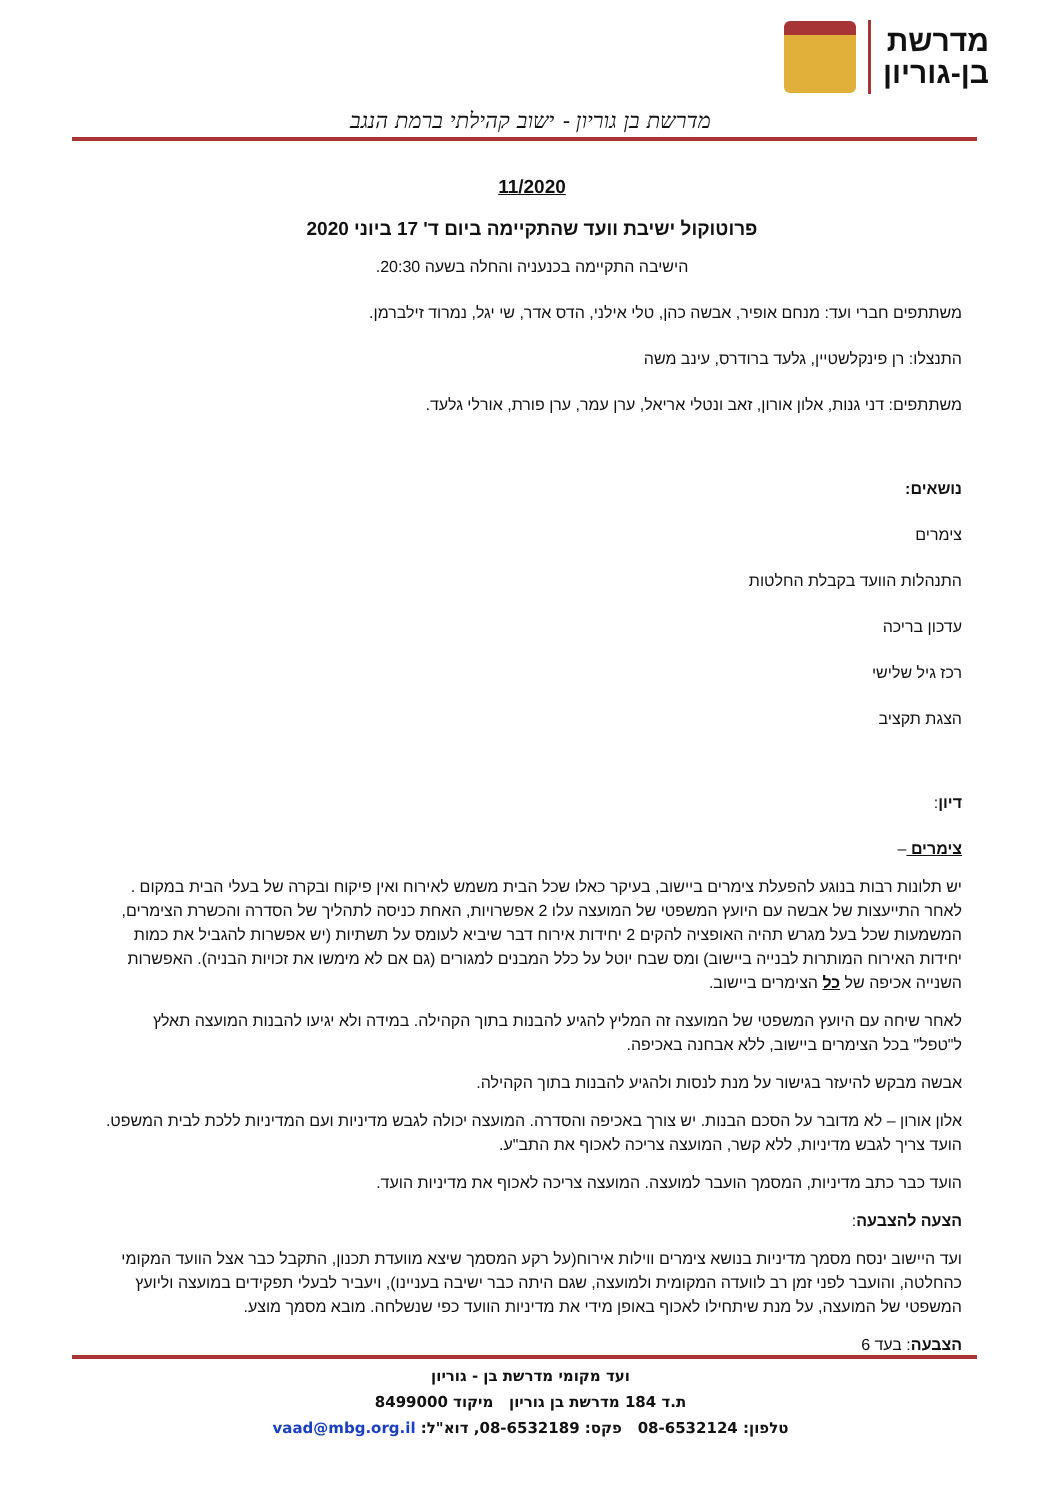מדרשת
בן-גוריון
מדרשת בן גוריון - ישוב קהילתי ברמת הנגב
11/2020
פרוטוקול ישיבת וועד שהתקיימה ביום ד' 17 ביוני 2020
הישיבה התקיימה בכנעניה והחלה בשעה 20:30.
משתתפים חברי ועד: מנחם אופיר, אבשה כהן, טלי אילני, הדס אדר, שי יגל, נמרוד זילברמן.
התנצלו: רן פינקלשטיין, גלעד ברודרס, עינב משה
משתתפים: דני גנות, אלון אורון, זאב ונטלי אריאל, ערן עמר, ערן פורת, אורלי גלעד.
נושאים:
צימרים
התנהלות הוועד בקבלת החלטות
עדכון בריכה
רכז גיל שלישי
הצגת תקציב
דיון:
צימרים –
יש תלונות רבות בנוגע להפעלת צימרים ביישוב, בעיקר כאלו שכל הבית משמש לאירוח ואין פיקוח ובקרה של בעלי הבית במקום . לאחר התייעצות של אבשה עם היועץ המשפטי של המועצה עלו 2 אפשרויות, האחת כניסה לתהליך של הסדרה והכשרת הצימרים, המשמעות שכל בעל מגרש תהיה האופציה להקים 2 יחידות אירוח דבר שיביא לעומס על תשתיות (יש אפשרות להגביל את כמות יחידות האירוח המותרות לבנייה ביישוב) ומס שבח יוטל על כלל המבנים למגורים (גם אם לא מימשו את זכויות הבניה). האפשרות השנייה אכיפה של כל הצימרים ביישוב.
לאחר שיחה עם היועץ המשפטי של המועצה זה המליץ להגיע להבנות בתוך הקהילה. במידה ולא יגיעו להבנות המועצה תאלץ ל"טפל" בכל הצימרים ביישוב, ללא אבחנה באכיפה.
אבשה מבקש להיעזר בגישור על מנת לנסות ולהגיע להבנות בתוך הקהילה.
אלון אורון – לא מדובר על הסכם הבנות. יש צורך באכיפה והסדרה. המועצה יכולה לגבש מדיניות ועם המדיניות ללכת לבית המשפט. הועד צריך לגבש מדיניות, ללא קשר, המועצה צריכה לאכוף את התב"ע.
הועד כבר כתב מדיניות, המסמך הועבר למועצה. המועצה צריכה לאכוף את מדיניות הועד.
הצעה להצבעה:
ועד היישוב ינסח מסמך מדיניות בנושא צימרים ווילות אירוח(על רקע המסמך שיצא מוועדת תכנון, התקבל כבר אצל הוועד המקומי כהחלטה, והועבר לפני זמן רב לוועדה המקומית ולמועצה, שגם היתה כבר ישיבה בעניינו), ויעביר לבעלי תפקידים במועצה וליועץ המשפטי של המועצה, על מנת שיתחילו לאכוף באופן מידי את מדיניות הוועד כפי שנשלחה. מובא מסמך מוצע.
הצבעה: בעד 6
ועד מקומי מדרשת בן - גוריון
ת.ד 184 מדרשת בן גוריון מיקוד 8499000
טלפון: 08-6532124 פקס: 08-6532189, דוא"ל: vaad@mbg.org.il